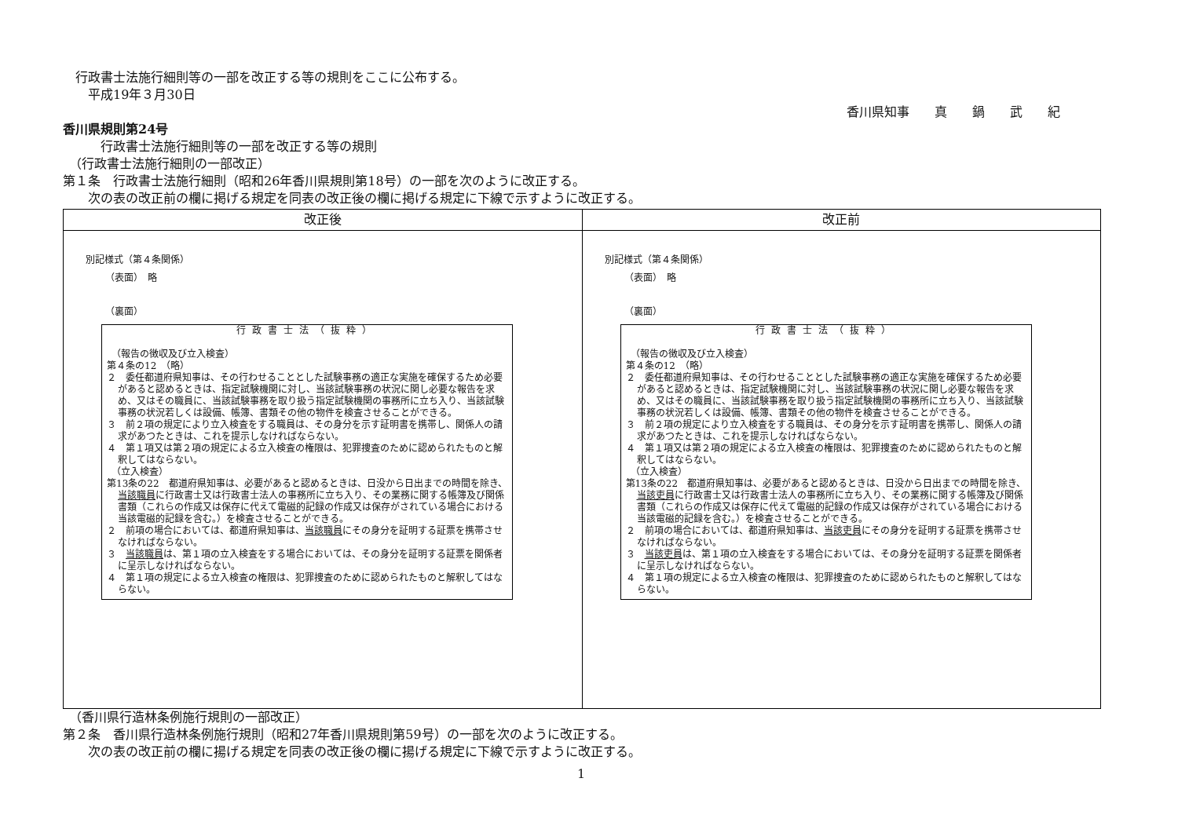行政書士法施行細則等の一部を改正する等の規則をここに公布する。
　　平成19年３月30日
香川県知事　　真　　鍋　　武　　紀
香川県規則第24号
　　　行政書士法施行細則等の一部を改正する等の規則
　（行政書士法施行細則の一部改正）
第１条　行政書士法施行細則（昭和26年香川県規則第18号）の一部を次のように改正する。
　　次の表の改正前の欄に掲げる規定を同表の改正後の欄に掲げる規定に下線で示すように改正する。
| 改正後 | 改正前 |
| --- | --- |
| 別記様式（第４条関係） （表面） 略 （裏面） 行政書士法（抜粋） （報告の徴収及び立入検査） 第４条の12 （略） ２ 委任都道府県知事は、その行わせることとした試験事務の適正な実施を確保するため必要があると認めるときは、指定試験機関に対し、当該試験事務の状況に関し必要な報告を求め、又はその職員に、当該試験事務を取り扱う指定試験機関の事務所に立ち入り、当該試験事務の状況若しくは設備、帳簿、書類その他の物件を検査させることができる。 ３ 前２項の規定により立入検査をする職員は、その身分を示す証明書を携帯し、関係人の請求があつたときは、これを提示しなければならない。 ４ 第１項又は第２項の規定による立入検査の権限は、犯罪捜査のために認められたものと解釈してはならない。 （立入検査） 第13条の22 都道府県知事は、必要があると認めるときは、日没から日出までの時間を除き、 当該職員 に行政書士又は行政書士法人の事務所に立ち入り、その業務に関する帳簿及び関係書類（これらの作成又は保存に代えて電磁的記録の作成又は保存がされている場合における当該電磁的記録を含む。）を検査させることができる。 ２ 前項の場合においては、都道府県知事は、 当該職員 にその身分を証明する証票を携帯させなければならない。 ３ 当該職員 は、第１項の立入検査をする場合においては、その身分を証明する証票を関係者に呈示しなければならない。 ４ 第１項の規定による立入検査の権限は、犯罪捜査のために認められたものと解釈してはならない。 | 別記様式（第４条関係） （表面） 略 （裏面） 行政書士法（抜粋） （報告の徴収及び立入検査） 第４条の12 （略） ２ 委任都道府県知事は、その行わせることとした試験事務の適正な実施を確保するため必要があると認めるときは、指定試験機関に対し、当該試験事務の状況に関し必要な報告を求め、又はその職員に、当該試験事務を取り扱う指定試験機関の事務所に立ち入り、当該試験事務の状況若しくは設備、帳簿、書類その他の物件を検査させることができる。 ３ 前２項の規定により立入検査をする職員は、その身分を示す証明書を携帯し、関係人の請求があつたときは、これを提示しなければならない。 ４ 第１項又は第２項の規定による立入検査の権限は、犯罪捜査のために認められたものと解釈してはならない。 （立入検査） 第13条の22 都道府県知事は、必要があると認めるときは、日没から日出までの時間を除き、 当該吏員 に行政書士又は行政書士法人の事務所に立ち入り、その業務に関する帳簿及び関係書類（これらの作成又は保存に代えて電磁的記録の作成又は保存がされている場合における当該電磁的記録を含む。）を検査させることができる。 ２ 前項の場合においては、都道府県知事は、 当該吏員 にその身分を証明する証票を携帯させなければならない。 ３ 当該吏員 は、第１項の立入検査をする場合においては、その身分を証明する証票を関係者に呈示しなければならない。 ４ 第１項の規定による立入検査の権限は、犯罪捜査のために認められたものと解釈してはならない。 |
　（香川県行造林条例施行規則の一部改正）
第２条　香川県行造林条例施行規則（昭和27年香川県規則第59号）の一部を次のように改正する。
　　次の表の改正前の欄に揚げる規定を同表の改正後の欄に揚げる規定に下線で示すように改正する。
1